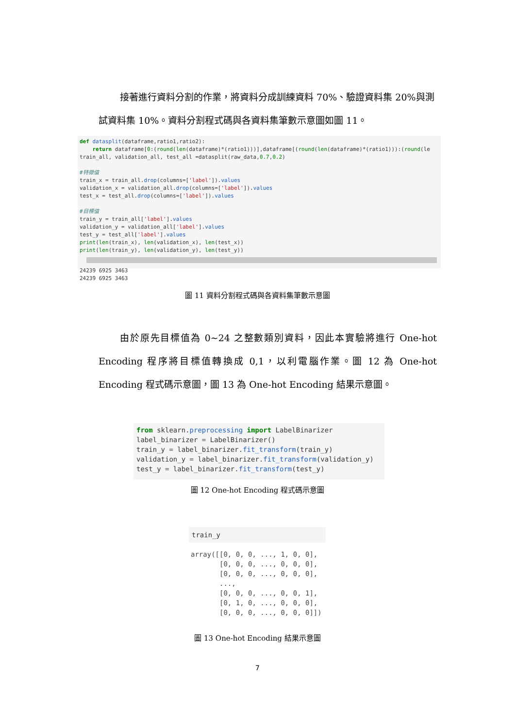接著進行資料分割的作業，將資料分成訓練資料 70%、驗證資料集 20%與測試資料集 10%。資料分割程式碼與各資料集筆數示意圖如圖 11。
def datasplit(dataframe,ratio1,ratio2): return dataframe[0:(round(len(dataframe)*(ratio1)))],dataframe[(round(len(dataframe)*(ratio1))):(round(le train_all, validation_all, test_all =datasplit(raw_data,0.7,0.2) #特徵值 train_x = train_all.drop(columns=['label']).values validation_x = validation_all.drop(columns=['label']).values test_x = test_all.drop(columns=['label']).values #目標值 train_y = train_all['label'].values validation_y = validation_all['label'].values test_y = test_all['label'].values print(len(train_x), len(validation_x), len(test_x)) print(len(train_y), len(validation_y), len(test_y))
24239 6925 3463 24239 6925 3463
圖 11 資料分割程式碼與各資料集筆數示意圖
由於原先目標值為 0~24 之整數類別資料，因此本實驗將進行 One-hot Encoding 程序將目標值轉換成 0,1，以利電腦作業。圖 12 為 One-hot Encoding 程式碼示意圖，圖 13 為 One-hot Encoding 結果示意圖。
from sklearn.preprocessing import LabelBinarizer label_binarizer = LabelBinarizer() train_y = label_binarizer.fit_transform(train_y) validation_y = label_binarizer.fit_transform(validation_y) test_y = label_binarizer.fit_transform(test_y)
圖 12 One-hot Encoding 程式碼示意圖
train_y
array([[0, 0, 0, ..., 1, 0, 0], [0, 0, 0, ..., 0, 0, 0], [0, 0, 0, ..., 0, 0, 0], ..., [0, 0, 0, ..., 0, 0, 1], [0, 1, 0, ..., 0, 0, 0], [0, 0, 0, ..., 0, 0, 0]])
圖 13 One-hot Encoding 結果示意圖
7